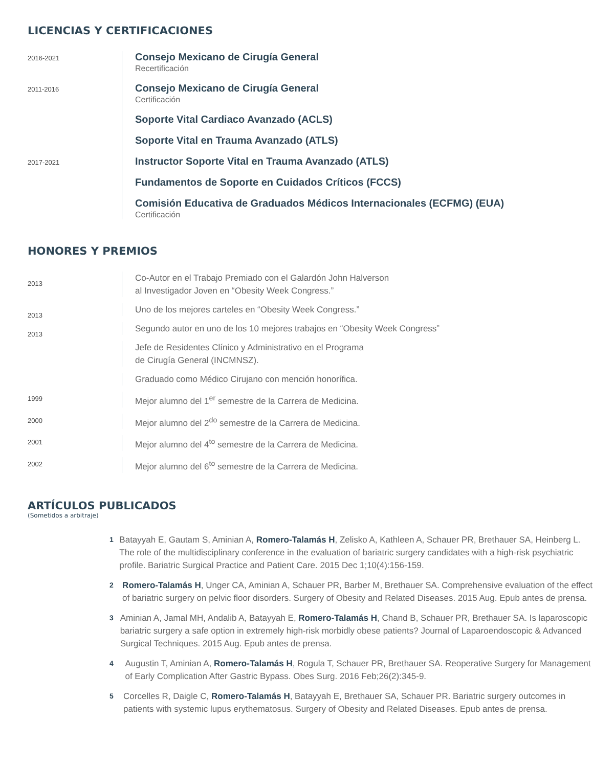LICENCIAS Y CERTIFICACIONES
2016-2021
Consejo Mexicano de Cirugía General
Recertificación
2011-2016
Consejo Mexicano de Cirugía General
Certificación
Soporte Vital Cardiaco Avanzado (ACLS)
Soporte Vital en Trauma Avanzado (ATLS)
2017-2021
Instructor Soporte Vital en Trauma Avanzado (ATLS)
Fundamentos de Soporte en Cuidados Críticos (FCCS)
Comisión Educativa de Graduados Médicos Internacionales (ECFMG) (EUA)
Certificación
HONORES Y PREMIOS
2013
Co-Autor en el Trabajo Premiado con el Galardón John Halverson
al Investigador Joven en “Obesity Week Congress.”
2013
Uno de los mejores carteles en “Obesity Week Congress.”
2013
Segundo autor en uno de los 10 mejores trabajos en “Obesity Week Congress”
Jefe de Residentes Clínico y Administrativo en el Programa
de Cirugía General (INCMNSZ).
Graduado como Médico Cirujano con mención honorífica.
1999
Mejor alumno del 1<sup>er</sup> semestre de la Carrera de Medicina.
2000
Mejor alumno del 2<sup>do</sup> semestre de la Carrera de Medicina.
2001
Mejor alumno del 4<sup>to</sup> semestre de la Carrera de Medicina.
2002
Mejor alumno del 6<sup>to</sup> semestre de la Carrera de Medicina.
ARTÍCULOS PUBLICADOS
(Sometidos a arbitraje)
1
Batayyah E, Gautam S, Aminian A, Romero-Talamás H, Zelisko A, Kathleen A, Schauer PR, Brethauer SA, Heinberg L. The role of the multidisciplinary conference in the evaluation of bariatric surgery candidates with a high-risk psychiatric profile. Bariatric Surgical Practice and Patient Care. 2015 Dec 1;10(4):156-159.
2
Romero-Talamás H, Unger CA, Aminian A, Schauer PR, Barber M, Brethauer SA. Comprehensive evaluation of the effect of bariatric surgery on pelvic floor disorders. Surgery of Obesity and Related Diseases. 2015 Aug. Epub antes de prensa.
3
Aminian A, Jamal MH, Andalib A, Batayyah E, Romero-Talamás H, Chand B, Schauer PR, Brethauer SA. Is laparoscopic bariatric surgery a safe option in extremely high-risk morbidly obese patients? Journal of Laparoendoscopic & Advanced Surgical Techniques. 2015 Aug. Epub antes de prensa.
4
Augustin T, Aminian A, Romero-Talamás H, Rogula T, Schauer PR, Brethauer SA. Reoperative Surgery for Management of Early Complication After Gastric Bypass. Obes Surg. 2016 Feb;26(2):345-9.
5
Corcelles R, Daigle C, Romero-Talamás H, Batayyah E, Brethauer SA, Schauer PR. Bariatric surgery outcomes in patients with systemic lupus erythematosus. Surgery of Obesity and Related Diseases. Epub antes de prensa.